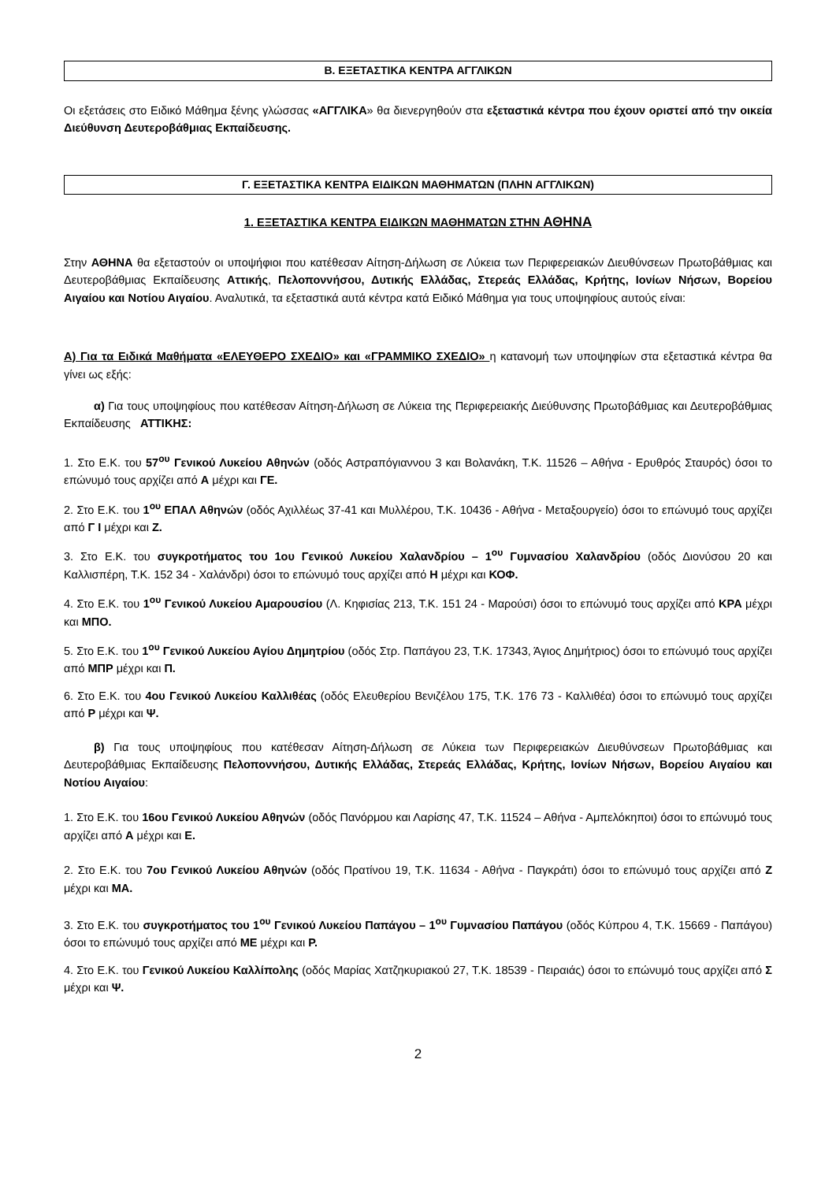Β. ΕΞΕΤΑΣΤΙΚΑ ΚΕΝΤΡΑ ΑΓΓΛΙΚΩΝ
Οι εξετάσεις στο Ειδικό Μάθημα ξένης γλώσσας «ΑΓΓΛΙΚΑ» θα διενεργηθούν στα εξεταστικά κέντρα που έχουν οριστεί από την οικεία Διεύθυνση Δευτεροβάθμιας Εκπαίδευσης.
Γ. ΕΞΕΤΑΣΤΙΚΑ ΚΕΝΤΡΑ ΕΙΔΙΚΩΝ ΜΑΘΗΜΑΤΩΝ (ΠΛΗΝ ΑΓΓΛΙΚΩΝ)
1. ΕΞΕΤΑΣΤΙΚΑ ΚΕΝΤΡΑ ΕΙΔΙΚΩΝ ΜΑΘΗΜΑΤΩΝ ΣΤΗΝ ΑΘΗΝΑ
Στην ΑΘΗΝΑ θα εξεταστούν οι υποψήφιοι που κατέθεσαν Αίτηση-Δήλωση σε Λύκεια των Περιφερειακών Διευθύνσεων Πρωτοβάθμιας και Δευτεροβάθμιας Εκπαίδευσης Αττικής, Πελοποννήσου, Δυτικής Ελλάδας, Στερεάς Ελλάδας, Κρήτης, Ιονίων Νήσων, Βορείου Αιγαίου και Νοτίου Αιγαίου. Αναλυτικά, τα εξεταστικά αυτά κέντρα κατά Ειδικό Μάθημα για τους υποψηφίους αυτούς είναι:
Α) Για τα Ειδικά Μαθήματα «ΕΛΕΥΘΕΡΟ ΣΧΕΔΙΟ» και «ΓΡΑΜΜΙΚΟ ΣΧΕΔΙΟ» η κατανομή των υποψηφίων στα εξεταστικά κέντρα θα γίνει ως εξής:
α) Για τους υποψηφίους που κατέθεσαν Αίτηση-Δήλωση σε Λύκεια της Περιφερειακής Διεύθυνσης Πρωτοβάθμιας και Δευτεροβάθμιας Εκπαίδευσης ΑΤΤΙΚΗΣ:
1. Στο Ε.Κ. του 57<sup>ου</sup> Γενικού Λυκείου Αθηνών (οδός Αστραπόγιαννου 3 και Βολανάκη, Τ.Κ. 11526 – Αθήνα - Ερυθρός Σταυρός) όσοι το επώνυμό τους αρχίζει από Α μέχρι και ΓΕ.
2. Στο Ε.Κ. του 1<sup>ου</sup> ΕΠΑΛ Αθηνών (οδός Αχιλλέως 37-41 και Μυλλέρου, Τ.Κ. 10436 - Αθήνα - Μεταξουργείο) όσοι το επώνυμό τους αρχίζει από Γ Ι μέχρι και Ζ.
3. Στο Ε.Κ. του συγκροτήματος του 1ου Γενικού Λυκείου Χαλανδρίου – 1<sup>ου</sup> Γυμνασίου Χαλανδρίου (οδός Διονύσου 20 και Καλλισπέρη, Τ.Κ. 152 34 - Χαλάνδρι) όσοι το επώνυμό τους αρχίζει από Η μέχρι και ΚΟΦ.
4. Στο Ε.Κ. του 1<sup>ου</sup> Γενικού Λυκείου Αμαρουσίου (Λ. Κηφισίας 213, Τ.Κ. 151 24 - Μαρούσι) όσοι το επώνυμό τους αρχίζει από ΚΡΑ μέχρι και ΜΠΟ.
5. Στο Ε.Κ. του 1<sup>ου</sup> Γενικού Λυκείου Αγίου Δημητρίου (οδός Στρ. Παπάγου 23, Τ.Κ. 17343, Άγιος Δημήτριος) όσοι το επώνυμό τους αρχίζει από ΜΠΡ μέχρι και Π.
6. Στο Ε.Κ. του 4ου Γενικού Λυκείου Καλλιθέας (οδός Ελευθερίου Βενιζέλου 175, Τ.Κ. 176 73 - Καλλιθέα) όσοι το επώνυμό τους αρχίζει από Ρ μέχρι και Ψ.
β) Για τους υποψηφίους που κατέθεσαν Αίτηση-Δήλωση σε Λύκεια των Περιφερειακών Διευθύνσεων Πρωτοβάθμιας και Δευτεροβάθμιας Εκπαίδευσης Πελοποννήσου, Δυτικής Ελλάδας, Στερεάς Ελλάδας, Κρήτης, Ιονίων Νήσων, Βορείου Αιγαίου και Νοτίου Αιγαίου:
1. Στο Ε.Κ. του 16ου Γενικού Λυκείου Αθηνών (οδός Πανόρμου και Λαρίσης 47, Τ.Κ. 11524 – Αθήνα - Αμπελόκηποι) όσοι το επώνυμό τους αρχίζει από Α μέχρι και Ε.
2. Στο Ε.Κ. του 7ου Γενικού Λυκείου Αθηνών (οδός Πρατίνου 19, Τ.Κ. 11634 - Αθήνα - Παγκράτι) όσοι το επώνυμό τους αρχίζει από Ζ μέχρι και ΜΑ.
3. Στο Ε.Κ. του συγκροτήματος του 1<sup>ου</sup> Γενικού Λυκείου Παπάγου – 1<sup>ου</sup> Γυμνασίου Παπάγου (οδός Κύπρου 4, Τ.Κ. 15669 - Παπάγου) όσοι το επώνυμό τους αρχίζει από ΜΕ μέχρι και Ρ.
4. Στο Ε.Κ. του Γενικού Λυκείου Καλλίπολης (οδός Μαρίας Χατζηκυριακού 27, Τ.Κ. 18539 - Πειραιάς) όσοι το επώνυμό τους αρχίζει από Σ μέχρι και Ψ.
2